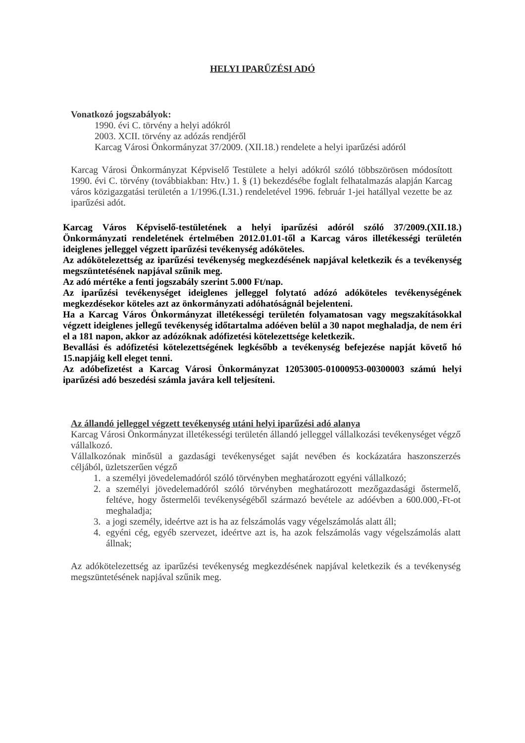HELYI IPARŰZÉSI ADÓ
Vonatkozó jogszabályok:
1990. évi C. törvény a helyi adókról
2003. XCII. törvény az adózás rendjéről
Karcag Városi Önkormányzat 37/2009. (XII.18.) rendelete a helyi iparűzési adóról
Karcag Városi Önkormányzat Képviselő Testülete a helyi adókról szóló többszörösen módosított 1990. évi C. törvény (továbbiakban: Htv.) 1. § (1) bekezdésébe foglalt felhatalmazás alapján Karcag város közigazgatási területén a 1/1996.(I.31.) rendeletével 1996. február 1-jei hatállyal vezette be az iparűzési adót.
Karcag Város Képviselő-testületének a helyi iparűzési adóról szóló 37/2009.(XII.18.) Önkormányzati rendeletének értelmében 2012.01.01-től a Karcag város illetékességi területén ideiglenes jelleggel végzett iparűzési tevékenység adóköteles.
Az adókötelezettség az iparűzési tevékenység megkezdésének napjával keletkezik és a tevékenység megszüntetésének napjával szűnik meg.
Az adó mértéke a fenti jogszabály szerint 5.000 Ft/nap.
Az iparűzési tevékenységet ideiglenes jelleggel folytató adózó adóköteles tevékenységének megkezdésekor köteles azt az önkormányzati adóhatóságnál bejelenteni.
Ha a Karcag Város Önkormányzat illetékességi területén folyamatosan vagy megszakításokkal végzett ideiglenes jellegű tevékenység időtartalma adóéven belül a 30 napot meghaladja, de nem éri el a 181 napon, akkor az adózóknak adófizetési kötelezettsége keletkezik.
Bevallási és adófizetési kötelezettségének legkésőbb a tevékenység befejezése napját követő hó 15.napjáig kell eleget tenni.
Az adóbefizetést a Karcag Városi Önkormányzat 12053005-01000953-00300003 számú helyi iparűzési adó beszedési számla javára kell teljesíteni.
Az állandó jelleggel végzett tevékenység utáni helyi iparűzési adó alanya
Karcag Városi Önkormányzat illetékességi területén állandó jelleggel vállalkozási tevékenységet végző vállalkozó.
Vállalkozónak minősül a gazdasági tevékenységet saját nevében és kockázatára haszonszerzés céljából, üzletszerűen végző
1. a személyi jövedelemadóról szóló törvényben meghatározott egyéni vállalkozó;
2. a személyi jövedelemadóról szóló törvényben meghatározott mezőgazdasági őstermelő, feltéve, hogy őstermelői tevékenységéből származó bevétele az adóévben a 600.000,-Ft-ot meghaladja;
3. a jogi személy, ideértve azt is ha az felszámolás vagy végelszámolás alatt áll;
4. egyéni cég, egyéb szervezet, ideértve azt is, ha azok felszámolás vagy végelszámolás alatt állnak;
Az adókötelezettség az iparűzési tevékenység megkezdésének napjával keletkezik és a tevékenység megszüntetésének napjával szűnik meg.